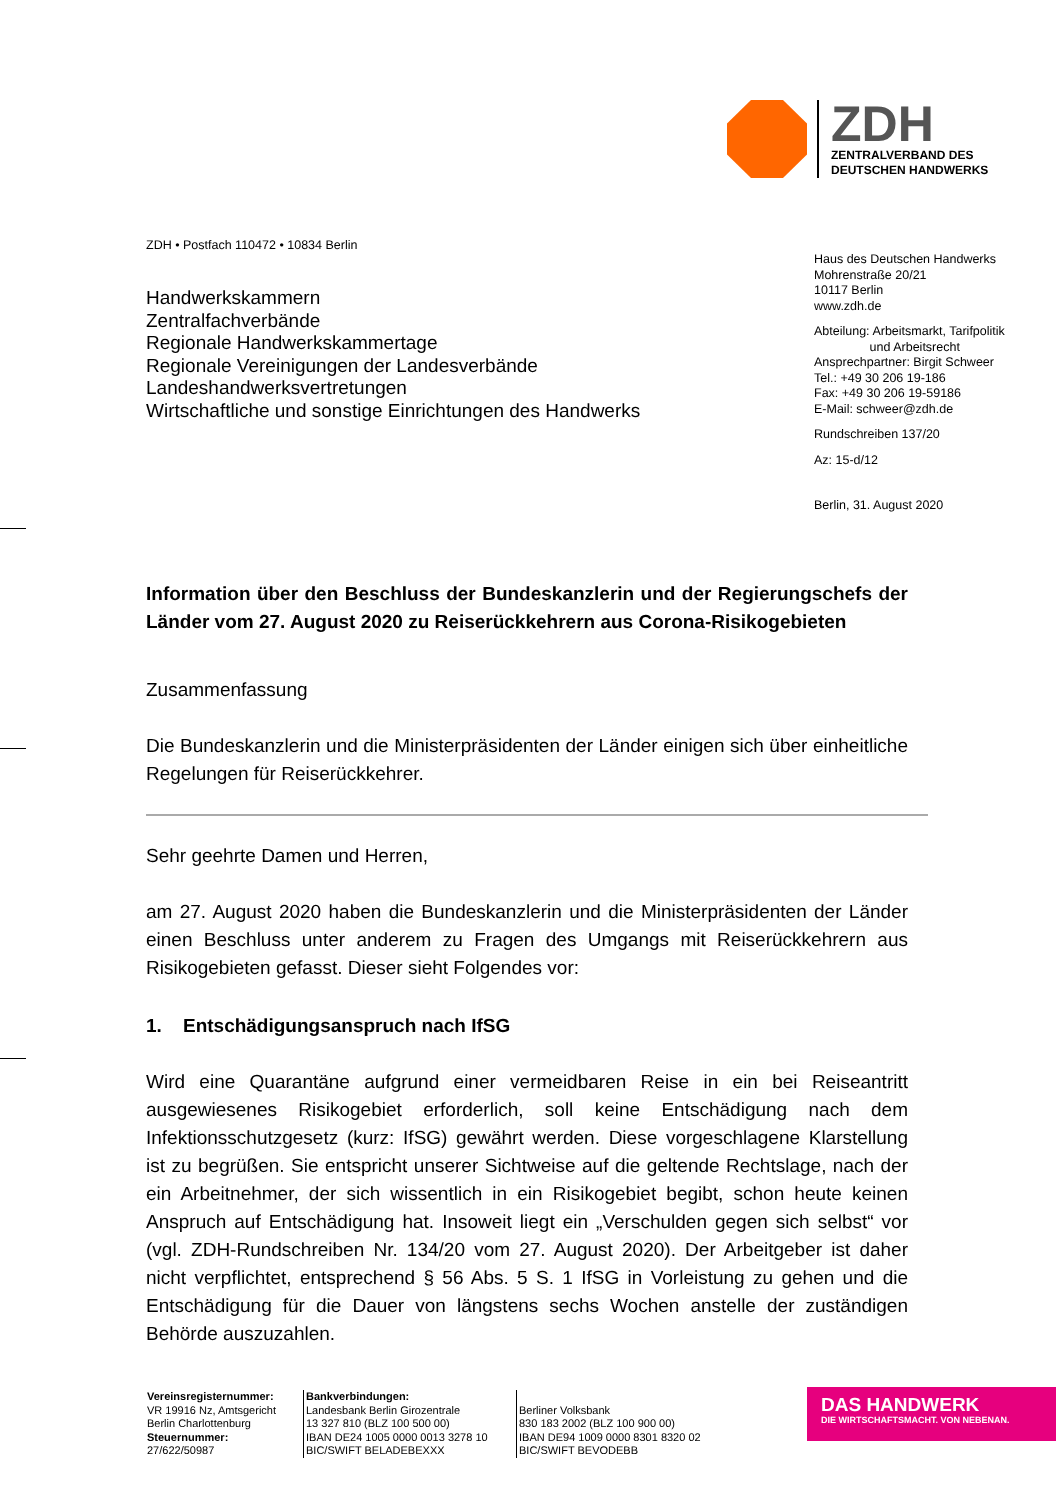ZDH
ZENTRALVERBAND DES
DEUTSCHEN HANDWERKS
ZDH • Postfach 110472 • 10834 Berlin
Handwerkskammern
Zentralfachverbände
Regionale Handwerkskammertage
Regionale Vereinigungen der Landesverbände
Landeshandwerksvertretungen
Wirtschaftliche und sonstige Einrichtungen des Handwerks
Haus des Deutschen Handwerks
Mohrenstraße 20/21
10117 Berlin
www.zdh.de
Abteilung: Arbeitsmarkt, Tarifpolitik
und Arbeitsrecht
Ansprechpartner: Birgit Schweer
Tel.: +49 30 206 19-186
Fax: +49 30 206 19-59186
E-Mail: schweer@zdh.de
Rundschreiben 137/20
Az: 15-d/12
Berlin, 31. August 2020
Information über den Beschluss der Bundeskanzlerin und der Regierungschefs der Länder vom 27. August 2020 zu Reiserückkehrern aus Corona-Risikogebieten
Zusammenfassung
Die Bundeskanzlerin und die Ministerpräsidenten der Länder einigen sich über einheitliche Regelungen für Reiserückkehrer.
Sehr geehrte Damen und Herren,
am 27. August 2020 haben die Bundeskanzlerin und die Ministerpräsidenten der Länder einen Beschluss unter anderem zu Fragen des Umgangs mit Reiserückkehrern aus Risikogebieten gefasst. Dieser sieht Folgendes vor:
1. Entschädigungsanspruch nach IfSG
Wird eine Quarantäne aufgrund einer vermeidbaren Reise in ein bei Reiseantritt ausgewiesenes Risikogebiet erforderlich, soll keine Entschädigung nach dem Infektionsschutzgesetz (kurz: IfSG) gewährt werden. Diese vorgeschlagene Klarstellung ist zu begrüßen. Sie entspricht unserer Sichtweise auf die geltende Rechtslage, nach der ein Arbeitnehmer, der sich wissentlich in ein Risikogebiet begibt, schon heute keinen Anspruch auf Entschädigung hat. Insoweit liegt ein „Verschulden gegen sich selbst“ vor (vgl. ZDH-Rundschreiben Nr. 134/20 vom 27. August 2020). Der Arbeitgeber ist daher nicht verpflichtet, entsprechend § 56 Abs. 5 S. 1 IfSG in Vorleistung zu gehen und die Entschädigung für die Dauer von längstens sechs Wochen anstelle der zuständigen Behörde auszuzahlen.
Vereinsregisternummer:
VR 19916 Nz, Amtsgericht
Berlin Charlottenburg
Steuernummer:
27/622/50987
Bankverbindungen:
Landesbank Berlin Girozentrale
13 327 810 (BLZ 100 500 00)
IBAN DE24 1005 0000 0013 3278 10
BIC/SWIFT BELADEBEXXX
Berliner Volksbank
830 183 2002 (BLZ 100 900 00)
IBAN DE94 1009 0000 8301 8320 02
BIC/SWIFT BEVODEBB
DAS HANDWERK
DIE WIRTSCHAFTSMACHT. VON NEBENAN.